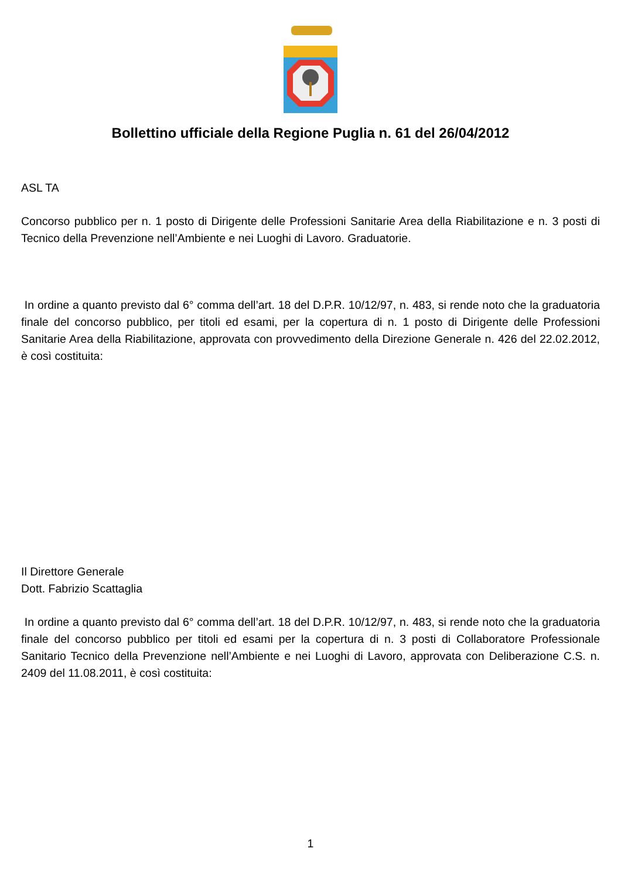Bollettino ufficiale della Regione Puglia n. 61 del 26/04/2012
ASL TA
Concorso pubblico per n. 1 posto di Dirigente delle Professioni Sanitarie Area della Riabilitazione e n. 3 posti di Tecnico della Prevenzione nell’Ambiente e nei Luoghi di Lavoro. Graduatorie.
In ordine a quanto previsto dal 6° comma dell’art. 18 del D.P.R. 10/12/97, n. 483, si rende noto che la graduatoria finale del concorso pubblico, per titoli ed esami, per la copertura di n. 1 posto di Dirigente delle Professioni Sanitarie Area della Riabilitazione, approvata con provvedimento della Direzione Generale n. 426 del 22.02.2012, è così costituita:
Il Direttore Generale
Dott. Fabrizio Scattaglia
In ordine a quanto previsto dal 6° comma dell’art. 18 del D.P.R. 10/12/97, n. 483, si rende noto che la graduatoria finale del concorso pubblico per titoli ed esami per la copertura di n. 3 posti di Collaboratore Professionale Sanitario Tecnico della Prevenzione nell’Ambiente e nei Luoghi di Lavoro, approvata con Deliberazione C.S. n. 2409 del 11.08.2011, è così costituita:
1